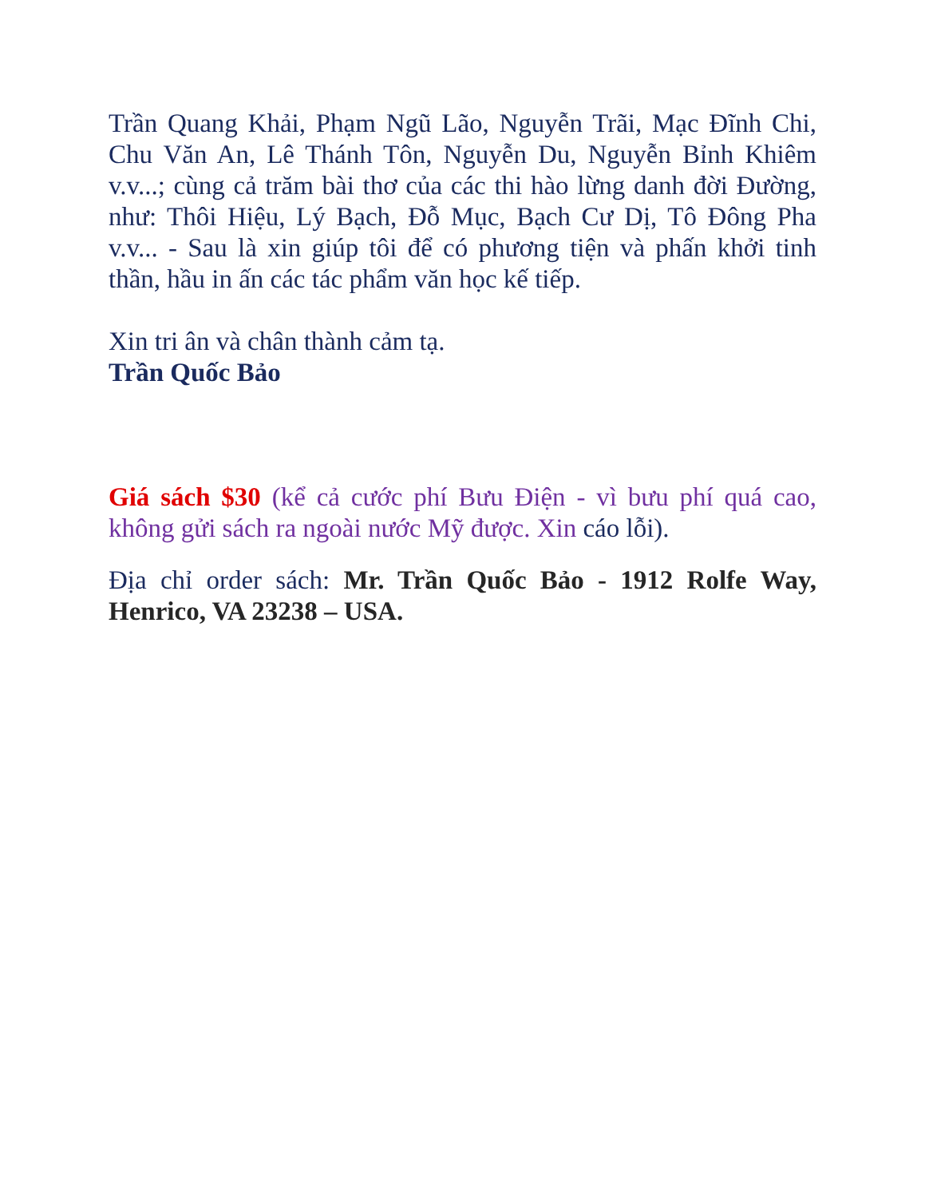Trần Quang Khải, Phạm Ngũ Lão, Nguyễn Trãi, Mạc Đĩnh Chi, Chu Văn An, Lê Thánh Tôn, Nguyễn Du, Nguyễn Bỉnh Khiêm v.v...; cùng cả trăm bài thơ của các thi hào lừng danh đời Đường, như: Thôi Hiệu, Lý Bạch, Đỗ Mục, Bạch Cư Dị, Tô Đông Pha v.v... - Sau là xin giúp tôi để có phương tiện và phấn khởi tinh thần, hầu in ấn các tác phẩm văn học kế tiếp.
Xin tri ân và chân thành cảm tạ.
Trần Quốc Bảo
Giá sách $30 (kể cả cước phí Bưu Điện - vì bưu phí quá cao, không gửi sách ra ngoài nước Mỹ được. Xin cáo lỗi).
Địa chỉ order sách: Mr. Trần Quốc Bảo - 1912 Rolfe Way, Henrico, VA 23238 – USA.